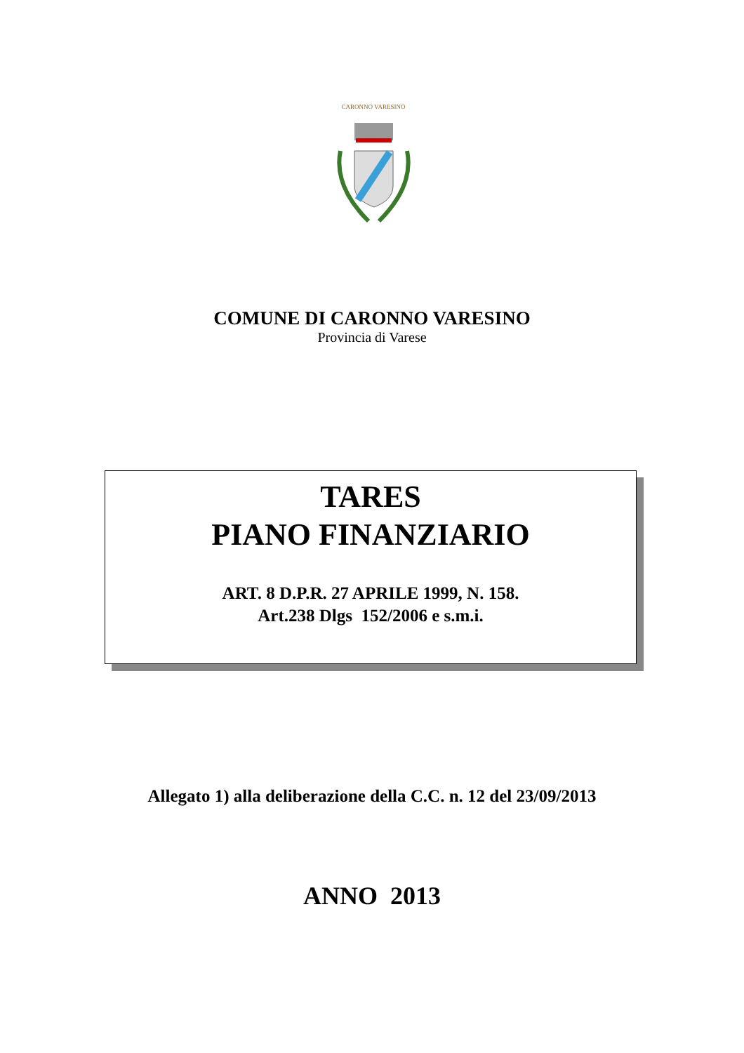CARONNO VARESINO
COMUNE DI CARONNO VARESINO
Provincia di Varese
TARES
PIANO FINANZIARIO
ART. 8 D.P.R. 27 APRILE 1999, N. 158.
Art.238 Dlgs 152/2006 e s.m.i.
Allegato 1) alla deliberazione della C.C. n. 12 del 23/09/2013
ANNO 2013